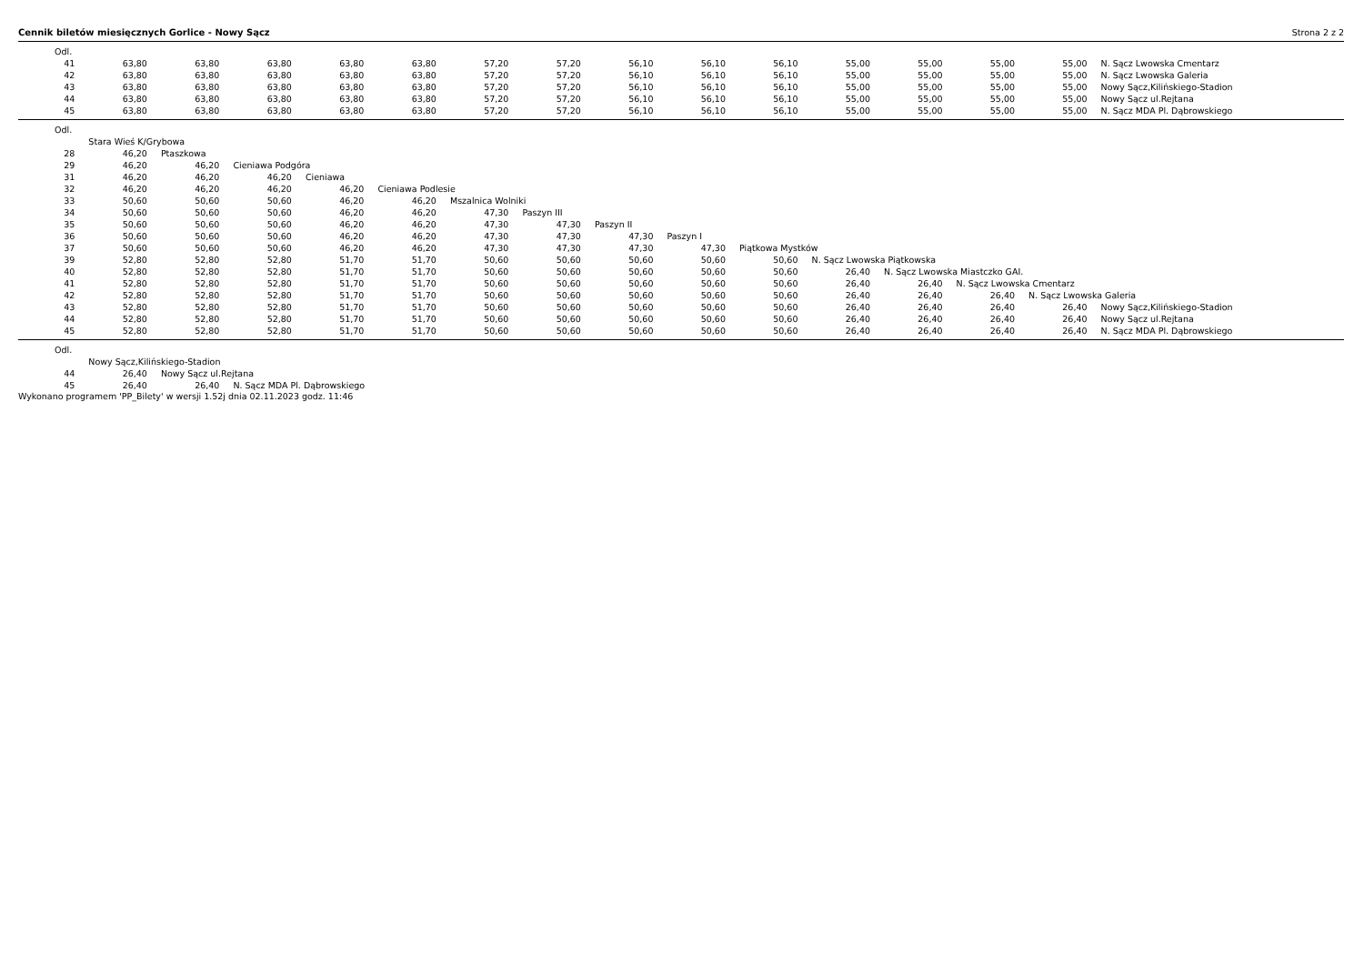Cennik biletów miesięcznych Gorlice - Nowy Sącz Strona 2 z 2
| Odl. | | | | | | | | | | | | | | | |
| 41 | 63,80 | 63,80 | 63,80 | 63,80 | 63,80 | 57,20 | 57,20 | 56,10 | 56,10 | 56,10 | 55,00 | 55,00 | 55,00 | 55,00 | N. Sącz Lwowska Cmentarz |
| 42 | 63,80 | 63,80 | 63,80 | 63,80 | 63,80 | 57,20 | 57,20 | 56,10 | 56,10 | 56,10 | 55,00 | 55,00 | 55,00 | 55,00 | N. Sącz Lwowska Galeria |
| 43 | 63,80 | 63,80 | 63,80 | 63,80 | 63,80 | 57,20 | 57,20 | 56,10 | 56,10 | 56,10 | 55,00 | 55,00 | 55,00 | 55,00 | Nowy Sącz,Kilińskiego-Stadion |
| 44 | 63,80 | 63,80 | 63,80 | 63,80 | 63,80 | 57,20 | 57,20 | 56,10 | 56,10 | 56,10 | 55,00 | 55,00 | 55,00 | 55,00 | Nowy Sącz ul.Rejtana |
| 45 | 63,80 | 63,80 | 63,80 | 63,80 | 63,80 | 57,20 | 57,20 | 56,10 | 56,10 | 56,10 | 55,00 | 55,00 | 55,00 | 55,00 | N. Sącz MDA Pl. Dąbrowskiego |
| Odl. | | | | | | | | | | | | | | | |
| | Stara Wieś K/Grybowa | | | | | | | | | | | | | | |
| 28 | 46,20 | Ptaszkowa | | | | | | | | | | | | | |
| 29 | 46,20 | 46,20 | Cieniawa Podgóra | | | | | | | | | | | | |
| 31 | 46,20 | 46,20 | 46,20 | Cieniawa | | | | | | | | | | | |
| 32 | 46,20 | 46,20 | 46,20 | 46,20 | Cieniawa Podlesie | | | | | | | | | | |
| 33 | 50,60 | 50,60 | 50,60 | 46,20 | 46,20 | Mszalnica Wolniki | | | | | | | | | |
| 34 | 50,60 | 50,60 | 50,60 | 46,20 | 46,20 | 47,30 | Paszyn III | | | | | | | | |
| 35 | 50,60 | 50,60 | 50,60 | 46,20 | 46,20 | 47,30 | 47,30 | Paszyn II | | | | | | | |
| 36 | 50,60 | 50,60 | 50,60 | 46,20 | 46,20 | 47,30 | 47,30 | 47,30 | Paszyn I | | | | | | |
| 37 | 50,60 | 50,60 | 50,60 | 46,20 | 46,20 | 47,30 | 47,30 | 47,30 | 47,30 | Piątkowa Mystków | | | | | |
| 39 | 52,80 | 52,80 | 52,80 | 51,70 | 51,70 | 50,60 | 50,60 | 50,60 | 50,60 | 50,60 | N. Sącz Lwowska Piątkowska | | | | |
| 40 | 52,80 | 52,80 | 52,80 | 51,70 | 51,70 | 50,60 | 50,60 | 50,60 | 50,60 | 50,60 | 26,40 | N. Sącz Lwowska Miastczko GAI. | | | |
| 41 | 52,80 | 52,80 | 52,80 | 51,70 | 51,70 | 50,60 | 50,60 | 50,60 | 50,60 | 50,60 | 26,40 | 26,40 | N. Sącz Lwowska Cmentarz | | |
| 42 | 52,80 | 52,80 | 52,80 | 51,70 | 51,70 | 50,60 | 50,60 | 50,60 | 50,60 | 50,60 | 26,40 | 26,40 | 26,40 | N. Sącz Lwowska Galeria | |
| 43 | 52,80 | 52,80 | 52,80 | 51,70 | 51,70 | 50,60 | 50,60 | 50,60 | 50,60 | 50,60 | 26,40 | 26,40 | 26,40 | 26,40 | Nowy Sącz,Kilińskiego-Stadion |
| 44 | 52,80 | 52,80 | 52,80 | 51,70 | 51,70 | 50,60 | 50,60 | 50,60 | 50,60 | 50,60 | 26,40 | 26,40 | 26,40 | 26,40 | Nowy Sącz ul.Rejtana |
| 45 | 52,80 | 52,80 | 52,80 | 51,70 | 51,70 | 50,60 | 50,60 | 50,60 | 50,60 | 50,60 | 26,40 | 26,40 | 26,40 | 26,40 | N. Sącz MDA Pl. Dąbrowskiego |
| Odl. | | | |
| | Nowy Sącz,Kilińskiego-Stadion | | |
| 44 | 26,40 | Nowy Sącz ul.Rejtana | |
| 45 | 26,40 | 26,40 | N. Sącz MDA Pl. Dąbrowskiego |
Wykonano programem 'PP_Bilety' w wersji 1.52j dnia 02.11.2023 godz. 11:46